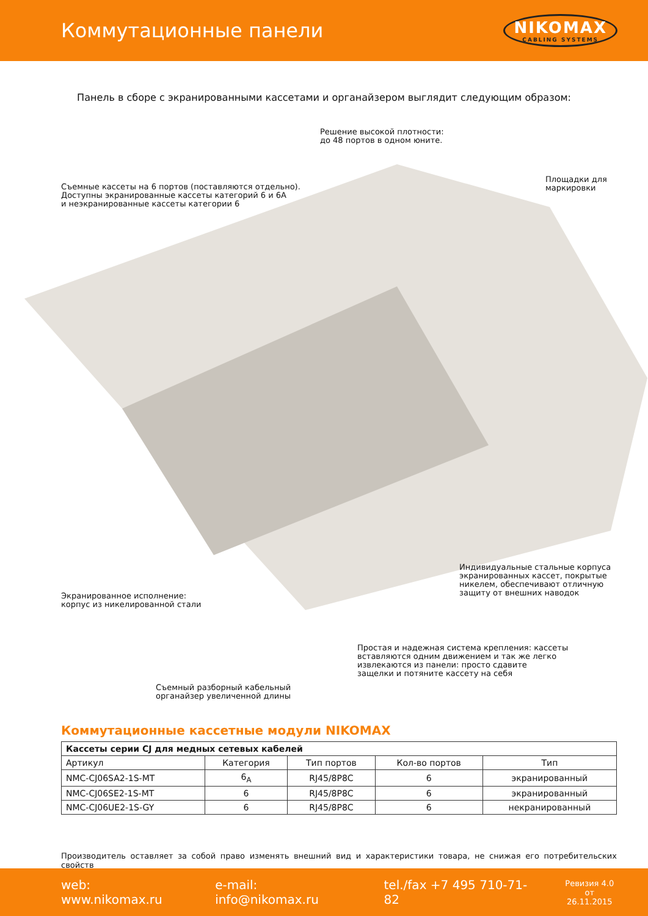Коммутационные панели
NIKOMAX
CABLING SYSTEMS
Панель в сборе с экранированными кассетами и органайзером выглядит следующим образом:
Решение высокой плотности:
до 48 портов в одном юните.
Съемные кассеты на 6 портов (поставляются отдельно).
Доступны экранированные кассеты категорий 6 и 6A
и неэкранированные кассеты категории 6
Площадки для
маркировки
Индивидуальные стальные корпуса
экранированных кассет, покрытые
никелем, обеспечивают отличную
защиту от внешних наводок
Экранированное исполнение:
корпус из никелированной стали
Простая и надежная система крепления: кассеты
вставляются одним движением и так же легко
извлекаются из панели: просто сдавите
защелки и потяните кассету на себя
Съемный разборный кабельный
органайзер увеличенной длины
Коммутационные кассетные модули NIKOMAX
| Кассеты серии CJ для медных сетевых кабелей | | | | |
| --- | --- | --- | --- | --- |
| Артикул | Категория | Тип портов | Кол-во портов | Тип |
| NMC-CJ06SA2-1S-MT | 6<sub>A</sub> | RJ45/8P8C | 6 | экранированный |
| NMC-CJ06SE2-1S-MT | 6 | RJ45/8P8C | 6 | экранированный |
| NMC-CJ06UE2-1S-GY | 6 | RJ45/8P8C | 6 | некранированный |
Производитель оставляет за собой право изменять внешний вид и характеристики товара, не снижая его потребительских свойств
web: www.nikomax.ru e-mail: info@nikomax.ru tel./fax +7 495 710-71-82 Ревизия 4.0
от 26.11.2015